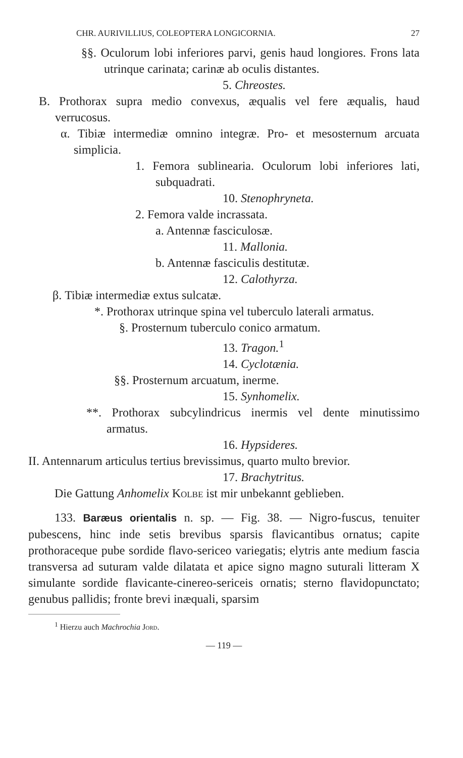CHR. AURIVILLIUS, COLEOPTERA LONGICORNIA. 27
§§. Oculorum lobi inferiores parvi, genis haud longiores. Frons lata utrinque carinata; carinæ ab oculis distantes.
5. Chreostes.
B. Prothorax supra medio convexus, æqualis vel fere æqualis, haud verrucosus.
α. Tibiæ intermediæ omnino integræ. Pro- et mesosternum arcuata simplicia.
1. Femora sublinearia. Oculorum lobi inferiores lati, subquadrati.
10. Stenophryneta.
2. Femora valde incrassata.
a. Antennæ fasciculosæ.
11. Mallonia.
b. Antennæ fasciculis destitutæ.
12. Calothyrza.
β. Tibiæ intermediæ extus sulcatæ.
*. Prothorax utrinque spina vel tuberculo laterali armatus.
§. Prosternum tuberculo conico armatum.
13. Tragon.<sup>1</sup>
14. Cyclotænia.
§§. Prosternum arcuatum, inerme.
15. Synhomelix.
**. Prothorax subcylindricus inermis vel dente minutissimo armatus.
16. Hypsideres.
II. Antennarum articulus tertius brevissimus, quarto multo brevior.
17. Brachytritus.
Die Gattung Anhomelix Kolbe ist mir unbekannt geblieben.
133. Baræus orientalis n. sp. — Fig. 38. — Nigro-fuscus, tenuiter pubescens, hinc inde setis brevibus sparsis flavicantibus ornatus; capite prothoraceque pube sordide flavo-sericeo variegatis; elytris ante medium fascia transversa ad suturam valde dilatata et apice signo magno suturali litteram X simulante sordide flavicante-cinereo-sericeis ornatis; sterno flavidopunctato; genubus pallidis; fronte brevi inæquali, sparsim
<sup>1</sup> Hierzu auch Machrochia Jord.
— 119 —